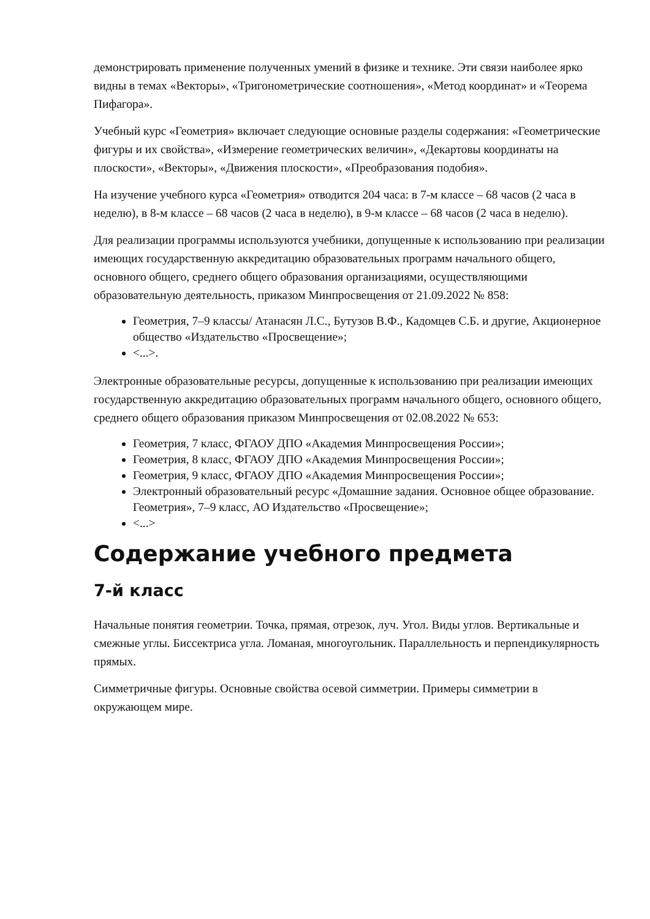демонстрировать применение полученных умений в физике и технике. Эти связи наиболее ярко видны в темах «Векторы», «Тригонометрические соотношения», «Метод координат» и «Теорема Пифагора».
Учебный курс «Геометрия» включает следующие основные разделы содержания: «Геометрические фигуры и их свойства», «Измерение геометрических величин», «Декартовы координаты на плоскости», «Векторы», «Движения плоскости», «Преобразования подобия».
На изучение учебного курса «Геометрия» отводится 204 часа: в 7-м классе – 68 часов (2 часа в неделю), в 8-м классе – 68 часов (2 часа в неделю), в 9-м классе – 68 часов (2 часа в неделю).
Для реализации программы используются учебники, допущенные к использованию при реализации имеющих государственную аккредитацию образовательных программ начального общего, основного общего, среднего общего образования организациями, осуществляющими образовательную деятельность, приказом Минпросвещения от 21.09.2022 № 858:
Геометрия, 7–9 классы/ Атанасян Л.С., Бутузов В.Ф., Кадомцев С.Б. и другие, Акционерное общество «Издательство «Просвещение»;
<...>.
Электронные образовательные ресурсы, допущенные к использованию при реализации имеющих государственную аккредитацию образовательных программ начального общего, основного общего, среднего общего образования приказом Минпросвещения от 02.08.2022 № 653:
Геометрия, 7 класс, ФГАОУ ДПО «Академия Минпросвещения России»;
Геометрия, 8 класс, ФГАОУ ДПО «Академия Минпросвещения России»;
Геометрия, 9 класс, ФГАОУ ДПО «Академия Минпросвещения России»;
Электронный образовательный ресурс «Домашние задания. Основное общее образование. Геометрия», 7–9 класс, АО Издательство «Просвещение»;
<...>
Содержание учебного предмета
7-й класс
Начальные понятия геометрии. Точка, прямая, отрезок, луч. Угол. Виды углов. Вертикальные и смежные углы. Биссектриса угла. Ломаная, многоугольник. Параллельность и перпендикулярность прямых.
Симметричные фигуры. Основные свойства осевой симметрии. Примеры симметрии в окружающем мире.